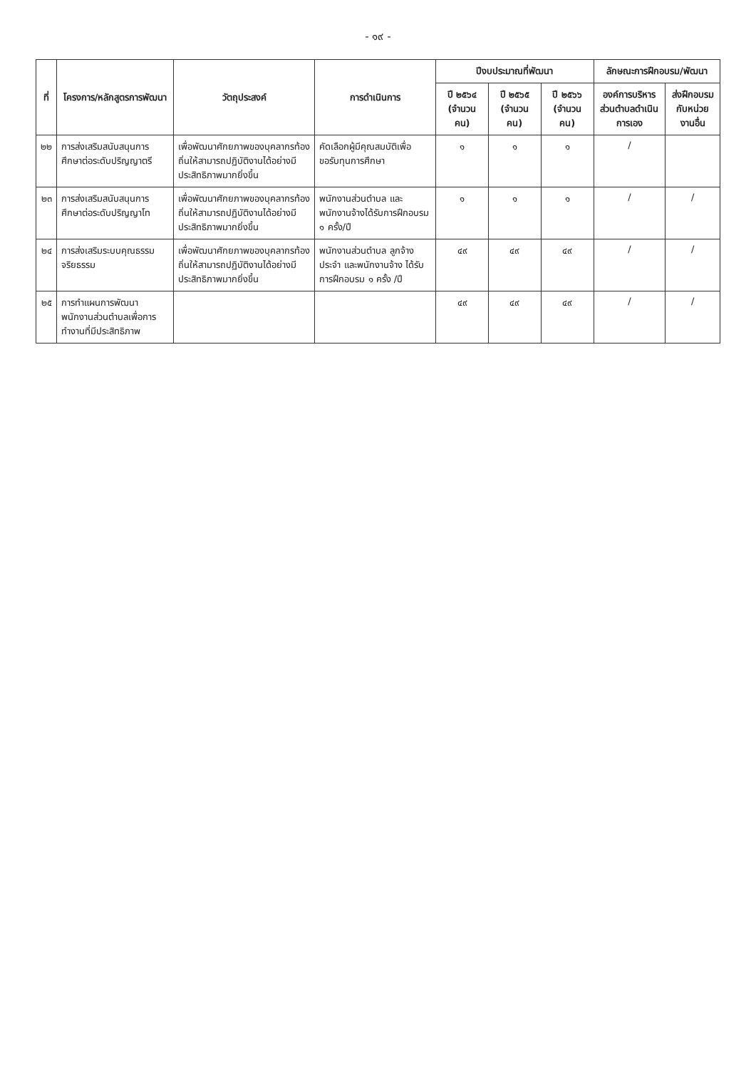- ๑๙ -
| ที่ | โครงการ/หลักสูตรการพัฒนา | วัตถุประสงค์ | การดำเนินการ | ปีงบประมาณที่พัฒนา | | | ลักษณะการฝึกอบรม/พัฒนา | |
| --- | --- | --- | --- | --- | --- | --- | --- | --- |
| | | | | ปี ๒๕๖๔ (จำนวนคน) | ปี ๒๕๖๕ (จำนวนคน) | ปี ๒๕๖๖ (จำนวนคน) | องค์การบริหารส่วนตำบลดำเนินการเอง | ส่งฝึกอบรมกับหน่วยงานอื่น |
| ๒๒ | การส่งเสริมสนับสนุนการศึกษาต่อระดับปริญญาตรี | เพื่อพัฒนาศักยภาพของบุคลากรท้องถิ่นให้สามารถปฏิบัติงานได้อย่างมีประสิทธิภาพมากยิ่งขึ้น | คัดเลือกผู้มีคุณสมบัติเพื่อขอรับทุนการศึกษา | ๑ | ๑ | ๑ | / | |
| ๒๓ | การส่งเสริมสนับสนุนการศึกษาต่อระดับปริญญาโท | เพื่อพัฒนาศักยภาพของบุคลากรท้องถิ่นให้สามารถปฏิบัติงานได้อย่างมีประสิทธิภาพมากยิ่งขึ้น | พนักงานส่วนตำบล และพนักงานจ้างได้รับการฝึกอบรม ๑ ครั้ง/ปี | ๑ | ๑ | ๑ | / | / |
| ๒๔ | การส่งเสริมระบบคุณธรรมจริยธรรม | เพื่อพัฒนาศักยภาพของบุคลากรท้องถิ่นให้สามารถปฏิบัติงานได้อย่างมีประสิทธิภาพมากยิ่งขึ้น | พนักงานส่วนตำบล ลูกจ้างประจำ และพนักงานจ้าง ได้รับการฝึกอบรม ๑ ครั้ง /ปี | ๔๙ | ๔๙ | ๔๙ | / | / |
| ๒๕ | การทำแผนการพัฒนาพนักงานส่วนตำบลเพื่อการทำงานที่มีประสิทธิภาพ | | | ๔๙ | ๔๙ | ๔๙ | / | / |